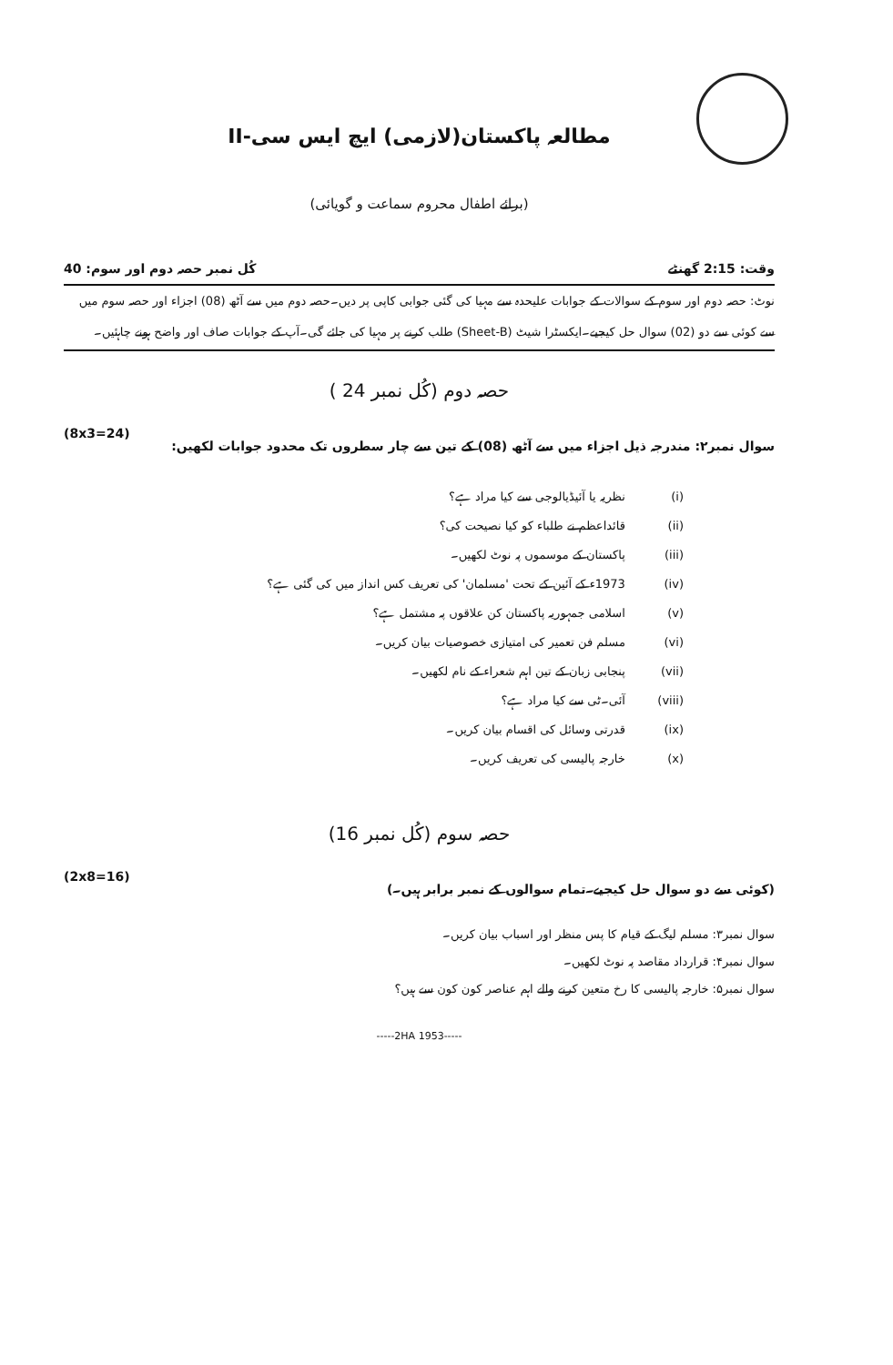مطالعہ پاکستان(لازمی) ایچ ایس سی-II
(برائے اطفال محروم سماعت و گویائی)
وقت: 2:15 گھنٹے کُل نمبر حصہ دوم اور سوم: 40
نوٹ: حصہ دوم اور سوم کے سوالات کے جوابات علیحدہ سے مہیا کی گئی جوابی کاپی پر دیں۔حصہ دوم میں سے آٹھ (08) اجزاء اور حصہ سوم میں سے کوئی سے دو (02) سوال حل کیجیے۔ایکسٹرا شیٹ (Sheet-B) طلب کرنے پر مہیا کی جائے گی۔آپ کے جوابات صاف اور واضح ہونے چاہئیں۔
حصہ دوم (کُل نمبر 24 )
سوال نمبر۲: مندرجہ ذیل اجزاء میں سے آٹھ (08) کے تین سے چار سطروں تک محدود جوابات لکھیں: (8x3=24)
(i) نظریہ یا آئیڈیالوجی سے کیا مراد ہے؟
(ii) قائداعظم نے طلباء کو کیا نصیحت کی؟
(iii) پاکستان کے موسموں پہ نوٹ لکھیں۔
(iv) 1973ء کے آئین کے تحت 'مسلمان' کی تعریف کس انداز میں کی گئی ہے؟
(v) اسلامی جمہوریہ پاکستان کن علاقوں پہ مشتمل ہے؟
(vi) مسلم فن تعمیر کی امتیازی خصوصیات بیان کریں۔
(vii) پنجابی زبان کے تین اہم شعراء کے نام لکھیں۔
(viii) آئی۔ٹی سے کیا مراد ہے؟
(ix) قدرتی وسائل کی اقسام بیان کریں۔
(x) خارجہ پالیسی کی تعریف کریں۔
حصہ سوم (کُل نمبر 16)
(کوئی سے دو سوال حل کیجیے۔تمام سوالوں کے نمبر برابر ہیں۔) (2x8=16)
سوال نمبر۳: مسلم لیگ کے قیام کا پس منظر اور اسباب بیان کریں۔
سوال نمبر۴: قرارداد مقاصد پہ نوٹ لکھیں۔
سوال نمبر۵: خارجہ پالیسی کا رخ متعین کرنے والے اہم عناصر کون کون سے ہیں؟
-----2HA 1953-----